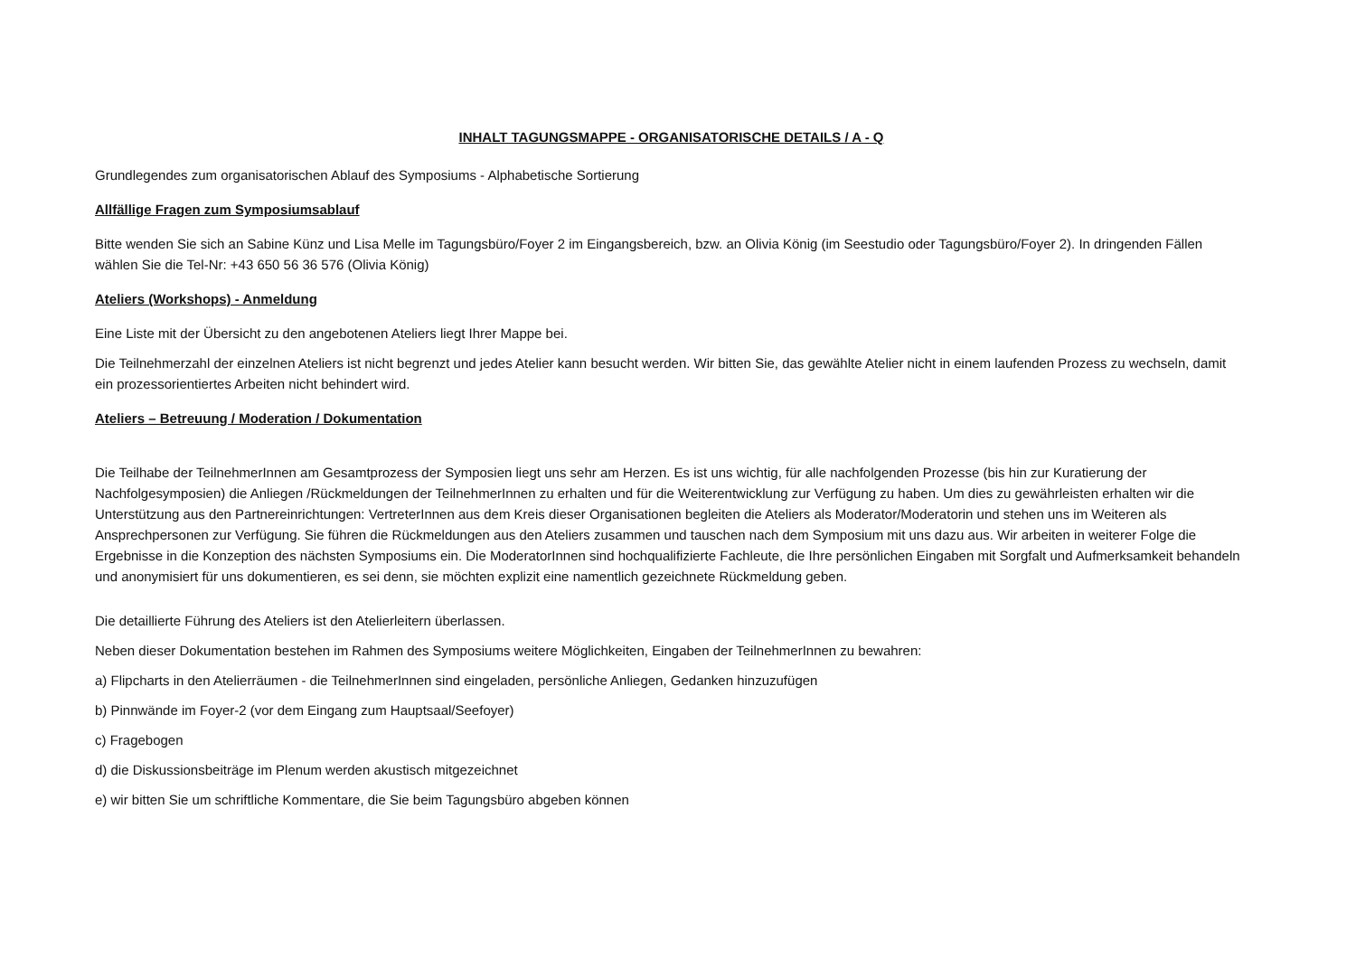INHALT TAGUNGSMAPPE - ORGANISATORISCHE DETAILS / A - Q
Grundlegendes zum organisatorischen Ablauf des Symposiums - Alphabetische Sortierung
Allfällige Fragen zum Symposiumsablauf
Bitte wenden Sie sich an Sabine Künz und Lisa Melle im Tagungsbüro/Foyer 2 im Eingangsbereich, bzw. an Olivia König (im Seestudio oder Tagungsbüro/Foyer 2). In dringenden Fällen wählen Sie die Tel-Nr: +43 650 56 36 576 (Olivia König)
Ateliers (Workshops) - Anmeldung
Eine Liste mit der Übersicht zu den angebotenen Ateliers liegt Ihrer Mappe bei.
Die Teilnehmerzahl der einzelnen Ateliers ist nicht begrenzt und jedes Atelier kann besucht werden. Wir bitten Sie, das gewählte Atelier nicht in einem laufenden Prozess zu wechseln, damit ein prozessorientiertes Arbeiten nicht behindert wird.
Ateliers – Betreuung / Moderation / Dokumentation
Die Teilhabe der TeilnehmerInnen am Gesamtprozess der Symposien liegt uns sehr am Herzen. Es ist uns wichtig, für alle nachfolgenden Prozesse (bis hin zur Kuratierung der Nachfolgesymposien) die Anliegen /Rückmeldungen der TeilnehmerInnen zu erhalten und für die Weiterentwicklung zur Verfügung zu haben. Um dies zu gewährleisten erhalten wir die Unterstützung aus den Partnereinrichtungen: VertreterInnen aus dem Kreis dieser Organisationen begleiten die Ateliers als Moderator/Moderatorin und stehen uns im Weiteren als Ansprechpersonen zur Verfügung. Sie führen die Rückmeldungen aus den Ateliers zusammen und tauschen nach dem Symposium mit uns dazu aus. Wir arbeiten in weiterer Folge die Ergebnisse in die Konzeption des nächsten Symposiums ein. Die ModeratorInnen sind hochqualifizierte Fachleute, die Ihre persönlichen Eingaben mit Sorgfalt und Aufmerksamkeit behandeln und anonymisiert für uns dokumentieren, es sei denn, sie möchten explizit eine namentlich gezeichnete Rückmeldung geben.
Die detaillierte Führung des Ateliers ist den Atelierleitern überlassen.
Neben dieser Dokumentation bestehen im Rahmen des Symposiums weitere Möglichkeiten, Eingaben der TeilnehmerInnen zu bewahren:
a) Flipcharts in den Atelierräumen - die TeilnehmerInnen sind eingeladen, persönliche Anliegen, Gedanken hinzuzufügen
b) Pinnwände im Foyer-2 (vor dem Eingang zum Hauptsaal/Seefoyer)
c) Fragebogen
d) die Diskussionsbeiträge im Plenum werden akustisch mitgezeichnet
e) wir bitten Sie um schriftliche Kommentare, die Sie beim Tagungsbüro abgeben können